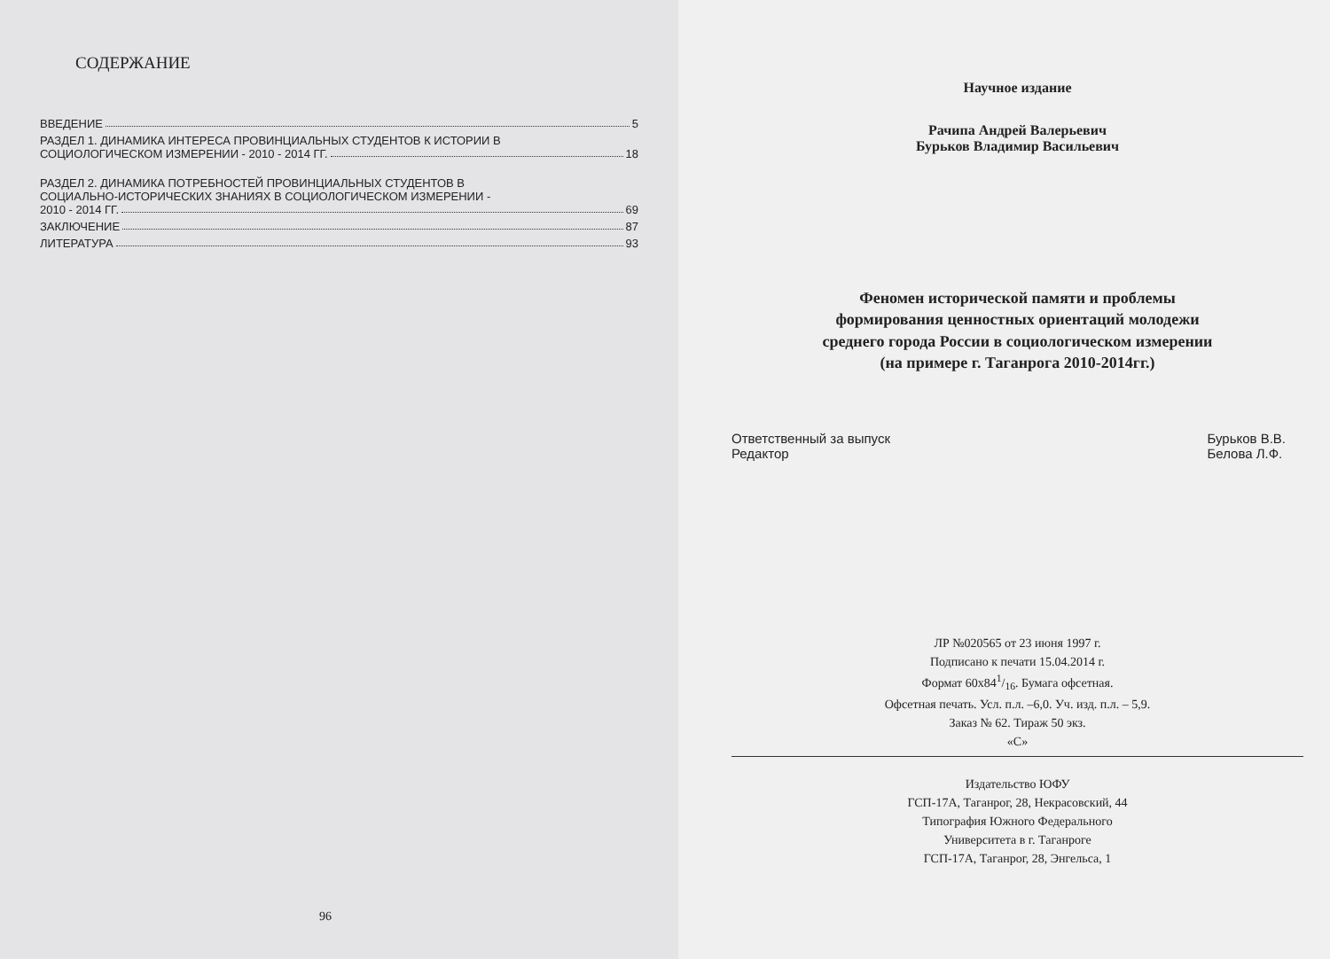СОДЕРЖАНИЕ
ВВЕДЕНИЕ 5
РАЗДЕЛ 1. ДИНАМИКА ИНТЕРЕСА ПРОВИНЦИАЛЬНЫХ СТУДЕНТОВ К ИСТОРИИ В
СОЦИОЛОГИЧЕСКОМ ИЗМЕРЕНИИ - 2010 - 2014 ГГ. 18
РАЗДЕЛ 2. ДИНАМИКА ПОТРЕБНОСТЕЙ ПРОВИНЦИАЛЬНЫХ СТУДЕНТОВ В
СОЦИАЛЬНО-ИСТОРИЧЕСКИХ ЗНАНИЯХ В СОЦИОЛОГИЧЕСКОМ ИЗМЕРЕНИИ -
2010 - 2014 ГГ. 69
ЗАКЛЮЧЕНИЕ 87
ЛИТЕРАТУРА 93
96
Научное издание
Рачипа Андрей Валерьевич
Бурьков Владимир Васильевич
Феномен исторической памяти и проблемы
формирования ценностных ориентаций молодежи
среднего города России в социологическом измерении
(на примере г. Таганрога 2010-2014гг.)
Ответственный за выпуск
Редактор
Бурьков В.В.
Белова Л.Ф.
ЛР №020565 от 23 июня 1997 г.
Подписано к печати 15.04.2014 г.
Формат 60x841/16. Бумага офсетная.
Офсетная печать. Усл. п.л. –6,0. Уч. изд. п.л. – 5,9.
Заказ № 62. Тираж 50 экз.
«С»
Издательство ЮФУ
ГСП-17А, Таганрог, 28, Некрасовский, 44
Типография Южного Федерального
Университета в г. Таганроге
ГСП-17А, Таганрог, 28, Энгельса, 1